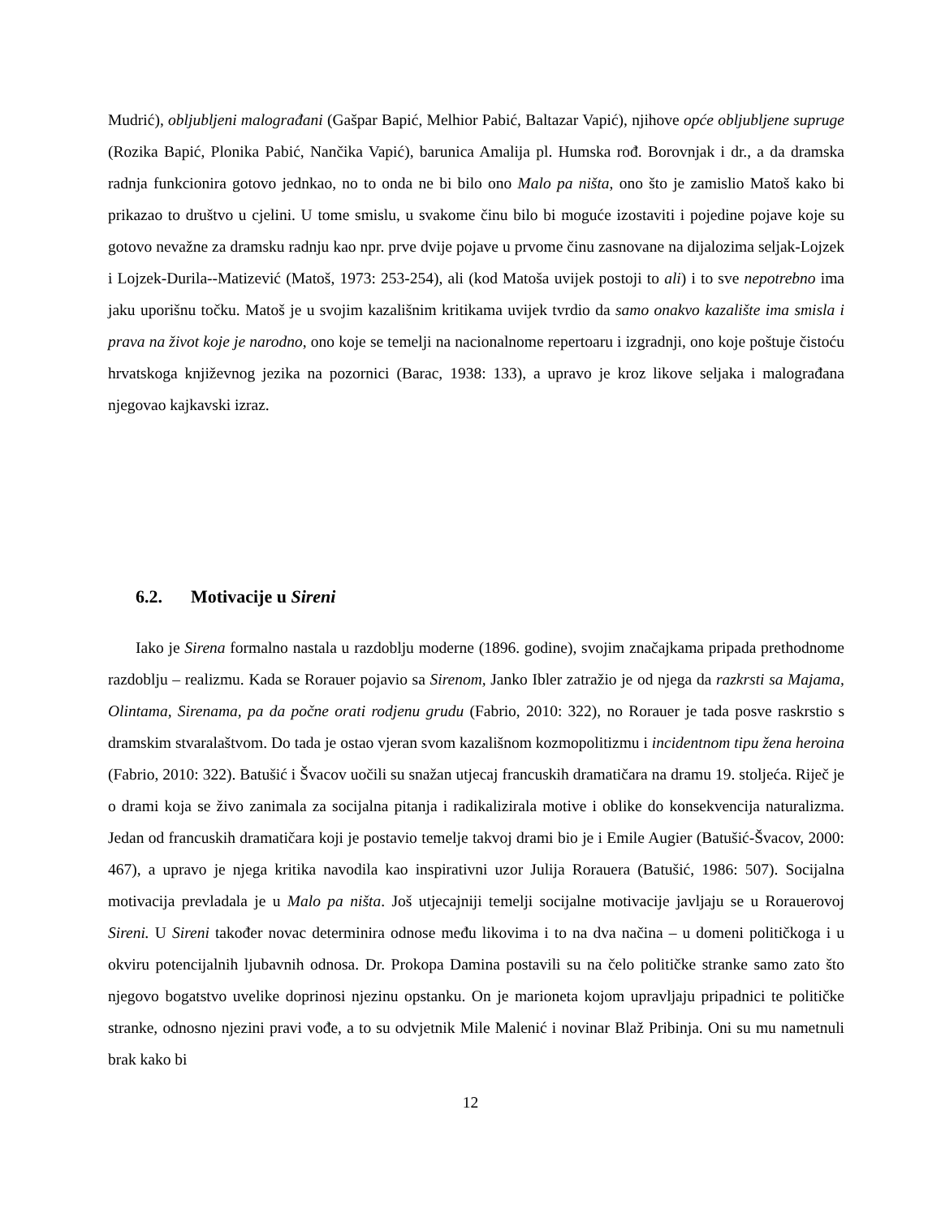Mudrić), obljubljeni malograđani (Gašpar Bapić, Melhior Pabić, Baltazar Vapić), njihove opće obljubljene supruge (Rozika Bapić, Plonika Pabić, Nančika Vapić), barunica Amalija pl. Humska rođ. Borovnjak i dr., a da dramska radnja funkcionira gotovo jednkao, no to onda ne bi bilo ono Malo pa ništa, ono što je zamislio Matoš kako bi prikazao to društvo u cjelini. U tome smislu, u svakome činu bilo bi moguće izostaviti i pojedine pojave koje su gotovo nevažne za dramsku radnju kao npr. prve dvije pojave u prvome činu zasnovane na dijalozima seljak-Lojzek i Lojzek-Durila-‑Matizević (Matoš, 1973: 253-254), ali (kod Matoša uvijek postoji to ali) i to sve nepotrebno ima jaku uporišnu točku. Matoš je u svojim kazališnim kritikama uvijek tvrdio da samo onakvo kazalište ima smisla i prava na život koje je narodno, ono koje se temelji na nacionalnome repertoaru i izgradnji, ono koje poštuje čistoću hrvatskoga književnog jezika na pozornici (Barac, 1938: 133), a upravo je kroz likove seljaka i malograđana njegovao kajkavski izraz.
6.2. Motivacije u Sireni
Iako je Sirena formalno nastala u razdoblju moderne (1896. godine), svojim značajkama pripada prethodnome razdoblju – realizmu. Kada se Rorauer pojavio sa Sirenom, Janko Ibler zatražio je od njega da razkrsti sa Majama, Olintama, Sirenama, pa da počne orati rodjenu grudu (Fabrio, 2010: 322), no Rorauer je tada posve raskrstio s dramskim stvaralaštvom. Do tada je ostao vjeran svom kazališnom kozmopolitizmu i incidentnom tipu žena heroina (Fabrio, 2010: 322). Batušić i Švacov uočili su snažan utjecaj francuskih dramatičara na dramu 19. stoljeća. Riječ je o drami koja se živo zanimala za socijalna pitanja i radikalizirala motive i oblike do konsekvencija naturalizma. Jedan od francuskih dramatičara koji je postavio temelje takvoj drami bio je i Emile Augier (Batušić-Švacov, 2000: 467), a upravo je njega kritika navodila kao inspirativni uzor Julija Rorauera (Batušić, 1986: 507). Socijalna motivacija prevladala je u Malo pa ništa. Još utjecajniji temelji socijalne motivacije javljaju se u Rorauerovoj Sireni. U Sireni također novac determinira odnose među likovima i to na dva načina – u domeni političkoga i u okviru potencijalnih ljubavnih odnosa. Dr. Prokopa Damina postavili su na čelo političke stranke samo zato što njegovo bogatstvo uvelike doprinosi njezinu opstanku. On je marioneta kojom upravljaju pripadnici te političke stranke, odnosno njezini pravi vođe, a to su odvjetnik Mile Malenić i novinar Blaž Pribinja. Oni su mu nametnuli brak kako bi
12